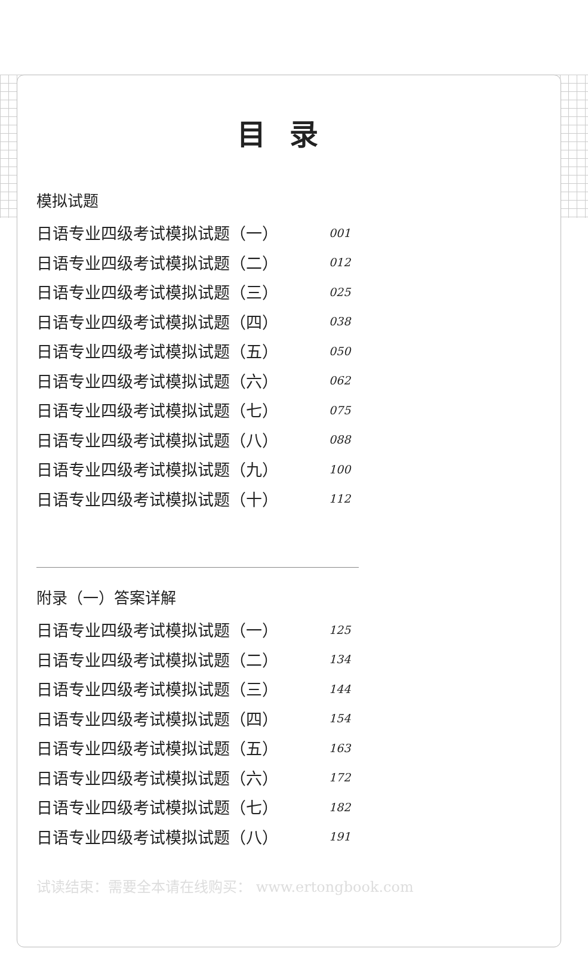目录
模拟试题
日语专业四级考试模拟试题（一） 001
日语专业四级考试模拟试题（二） 012
日语专业四级考试模拟试题（三） 025
日语专业四级考试模拟试题（四） 038
日语专业四级考试模拟试题（五） 050
日语专业四级考试模拟试题（六） 062
日语专业四级考试模拟试题（七） 075
日语专业四级考试模拟试题（八） 088
日语专业四级考试模拟试题（九） 100
日语专业四级考试模拟试题（十） 112
附录（一）答案详解
日语专业四级考试模拟试题（一） 125
日语专业四级考试模拟试题（二） 134
日语专业四级考试模拟试题（三） 144
日语专业四级考试模拟试题（四） 154
日语专业四级考试模拟试题（五） 163
日语专业四级考试模拟试题（六） 172
日语专业四级考试模拟试题（七） 182
日语专业四级考试模拟试题（八） 191
试读结束：需要全本请在线购买： www.ertongbook.com